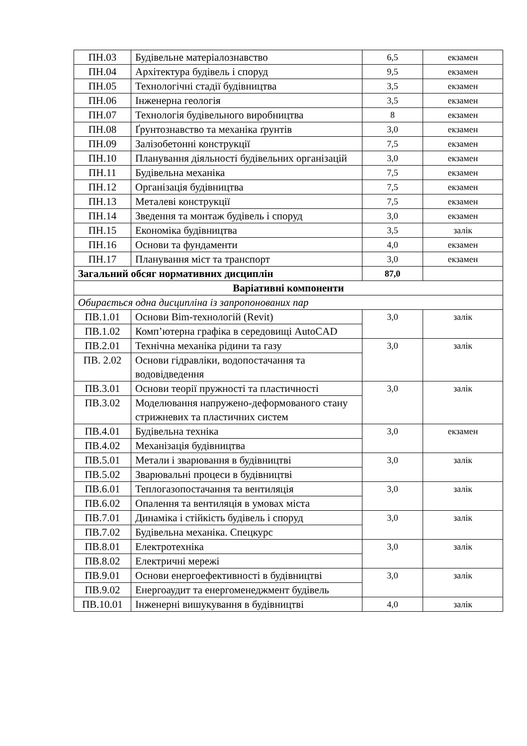| ПН.03 | Будівельне матеріалознавство | 6,5 | екзамен |
| ПН.04 | Архітектура будівель і споруд | 9,5 | екзамен |
| ПН.05 | Технологічні стадії будівництва | 3,5 | екзамен |
| ПН.06 | Інженерна геологія | 3,5 | екзамен |
| ПН.07 | Технологія будівельного виробництва | 8 | екзамен |
| ПН.08 | Ґрунтознавство та механіка ґрунтів | 3,0 | екзамен |
| ПН.09 | Залізобетонні конструкції | 7,5 | екзамен |
| ПН.10 | Планування діяльності будівельних організацій | 3,0 | екзамен |
| ПН.11 | Будівельна механіка | 7,5 | екзамен |
| ПН.12 | Організація будівництва | 7,5 | екзамен |
| ПН.13 | Металеві конструкції | 7,5 | екзамен |
| ПН.14 | Зведення та монтаж будівель і споруд | 3,0 | екзамен |
| ПН.15 | Економіка будівництва | 3,5 | залік |
| ПН.16 | Основи та фундаменти | 4,0 | екзамен |
| ПН.17 | Планування міст та транспорт | 3,0 | екзамен |
| Загальний обсяг нормативних дисциплін | | 87,0 | |
| Варіативні компоненти | | | |
| Обирається одна дисципліна із запропонованих пар | | | |
| ПВ.1.01 | Основи Bim-технологій (Revit) | 3,0 | залік |
| ПВ.1.02 | Комп’ютерна графіка в середовищі AutoCAD | | |
| ПВ.2.01 | Технічна механіка рідини та газу | 3,0 | залік |
| ПВ. 2.02 | Основи гідравліки, водопостачання та водовідведення | | |
| ПВ.3.01 | Основи теорії пружності та пластичності | 3,0 | залік |
| ПВ.3.02 | Моделювання напружено-деформованого стану стрижневих та пластичних систем | | |
| ПВ.4.01 | Будівельна техніка | 3,0 | екзамен |
| ПВ.4.02 | Механізація будівництва | | |
| ПВ.5.01 | Метали і зварювання в будівництві | 3,0 | залік |
| ПВ.5.02 | Зварювальні процеси в будівництві | | |
| ПВ.6.01 | Теплогазопостачання та вентиляція | 3,0 | залік |
| ПВ.6.02 | Опалення та вентиляція в умовах міста | | |
| ПВ.7.01 | Динаміка і стійкість будівель і споруд | 3,0 | залік |
| ПВ.7.02 | Будівельна механіка. Спецкурс | | |
| ПВ.8.01 | Електротехніка | 3,0 | залік |
| ПВ.8.02 | Електричні мережі | | |
| ПВ.9.01 | Основи енергоефективності в будівництві | 3,0 | залік |
| ПВ.9.02 | Енергоаудит та енергоменеджмент будівель | | |
| ПВ.10.01 | Інженерні вишукування в будівництві | 4,0 | залік |